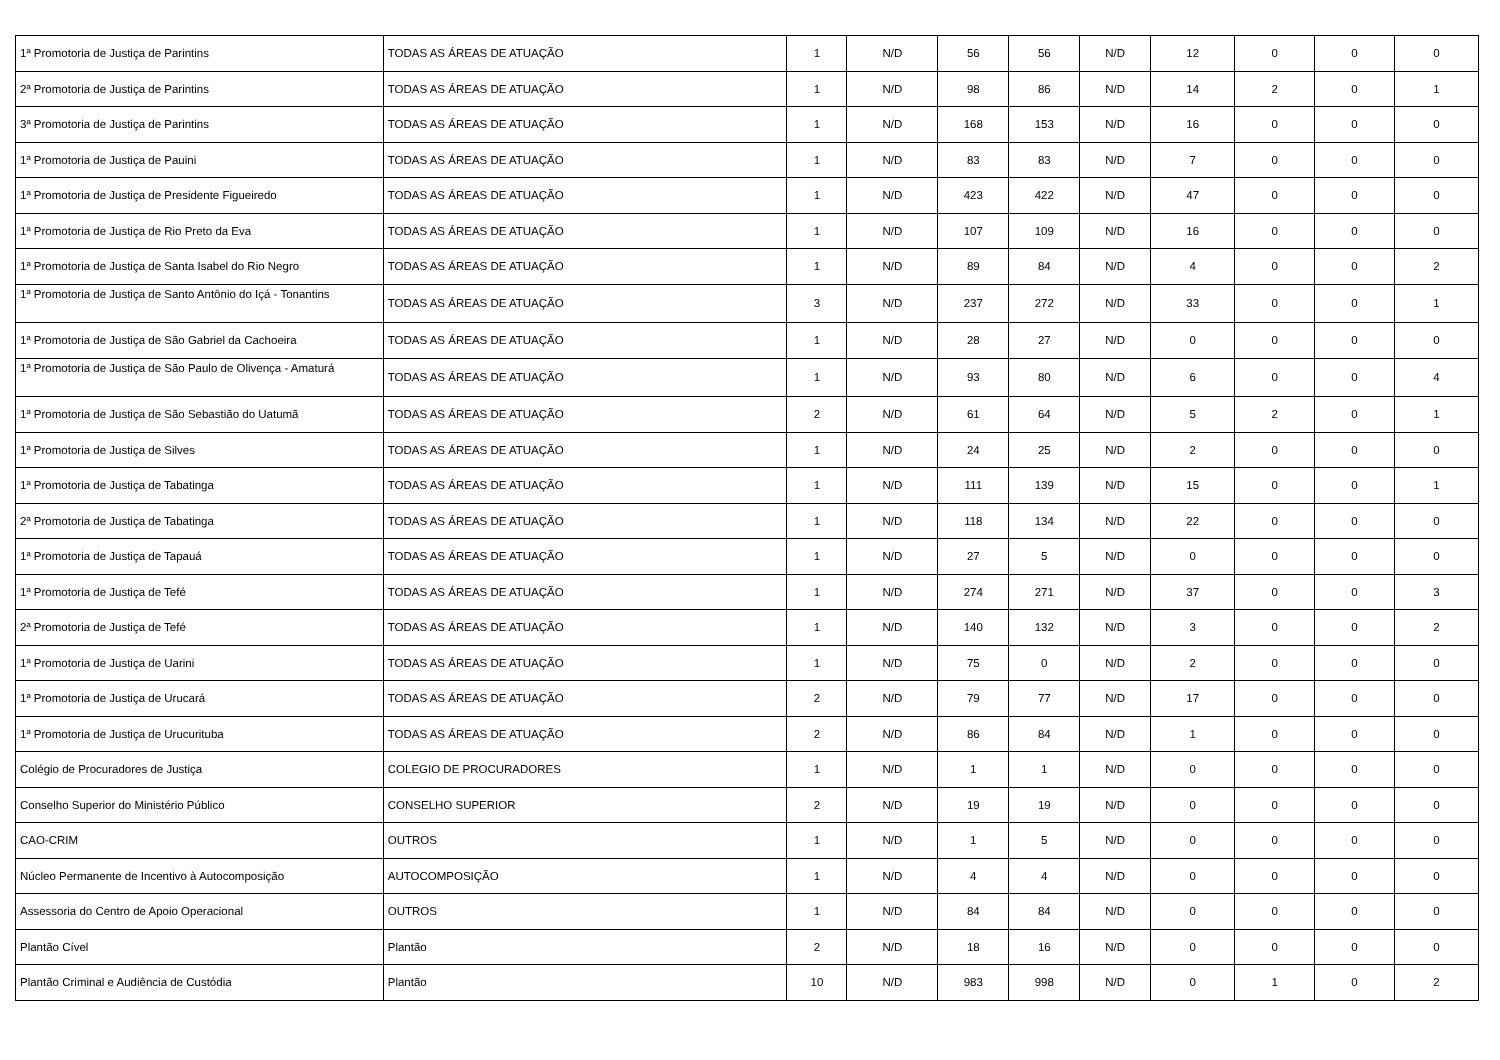| 1ª Promotoria de Justiça de Parintins | TODAS AS ÁREAS DE ATUAÇÃO | 1 | N/D | 56 | 56 | N/D | 12 | 0 | 0 | 0 |
| 2ª Promotoria de Justiça de Parintins | TODAS AS ÁREAS DE ATUAÇÃO | 1 | N/D | 98 | 86 | N/D | 14 | 2 | 0 | 1 |
| 3ª Promotoria de Justiça de Parintins | TODAS AS ÁREAS DE ATUAÇÃO | 1 | N/D | 168 | 153 | N/D | 16 | 0 | 0 | 0 |
| 1ª Promotoria de Justiça de Pauini | TODAS AS ÁREAS DE ATUAÇÃO | 1 | N/D | 83 | 83 | N/D | 7 | 0 | 0 | 0 |
| 1ª Promotoria de Justiça de Presidente Figueiredo | TODAS AS ÁREAS DE ATUAÇÃO | 1 | N/D | 423 | 422 | N/D | 47 | 0 | 0 | 0 |
| 1ª Promotoria de Justiça de Rio Preto da Eva | TODAS AS ÁREAS DE ATUAÇÃO | 1 | N/D | 107 | 109 | N/D | 16 | 0 | 0 | 0 |
| 1ª Promotoria de Justiça de Santa Isabel do Rio Negro | TODAS AS ÁREAS DE ATUAÇÃO | 1 | N/D | 89 | 84 | N/D | 4 | 0 | 0 | 2 |
| 1ª Promotoria de Justiça de Santo Antônio do Içá - Tonantins | TODAS AS ÁREAS DE ATUAÇÃO | 3 | N/D | 237 | 272 | N/D | 33 | 0 | 0 | 1 |
| 1ª Promotoria de Justiça de São Gabriel da Cachoeira | TODAS AS ÁREAS DE ATUAÇÃO | 1 | N/D | 28 | 27 | N/D | 0 | 0 | 0 | 0 |
| 1ª Promotoria de Justiça de São Paulo de Olivença - Amaturá | TODAS AS ÁREAS DE ATUAÇÃO | 1 | N/D | 93 | 80 | N/D | 6 | 0 | 0 | 4 |
| 1ª Promotoria de Justiça de São Sebastião do Uatumã | TODAS AS ÁREAS DE ATUAÇÃO | 2 | N/D | 61 | 64 | N/D | 5 | 2 | 0 | 1 |
| 1ª Promotoria de Justiça de Silves | TODAS AS ÁREAS DE ATUAÇÃO | 1 | N/D | 24 | 25 | N/D | 2 | 0 | 0 | 0 |
| 1ª Promotoria de Justiça de Tabatinga | TODAS AS ÁREAS DE ATUAÇÃO | 1 | N/D | 111 | 139 | N/D | 15 | 0 | 0 | 1 |
| 2ª Promotoria de Justiça de Tabatinga | TODAS AS ÁREAS DE ATUAÇÃO | 1 | N/D | 118 | 134 | N/D | 22 | 0 | 0 | 0 |
| 1ª Promotoria de Justiça de Tapauá | TODAS AS ÁREAS DE ATUAÇÃO | 1 | N/D | 27 | 5 | N/D | 0 | 0 | 0 | 0 |
| 1ª Promotoria de Justiça de Tefé | TODAS AS ÁREAS DE ATUAÇÃO | 1 | N/D | 274 | 271 | N/D | 37 | 0 | 0 | 3 |
| 2ª Promotoria de Justiça de Tefé | TODAS AS ÁREAS DE ATUAÇÃO | 1 | N/D | 140 | 132 | N/D | 3 | 0 | 0 | 2 |
| 1ª Promotoria de Justiça de Uarini | TODAS AS ÁREAS DE ATUAÇÃO | 1 | N/D | 75 | 0 | N/D | 2 | 0 | 0 | 0 |
| 1ª Promotoria de Justiça de Urucará | TODAS AS ÁREAS DE ATUAÇÃO | 2 | N/D | 79 | 77 | N/D | 17 | 0 | 0 | 0 |
| 1ª Promotoria de Justiça de Urucurituba | TODAS AS ÁREAS DE ATUAÇÃO | 2 | N/D | 86 | 84 | N/D | 1 | 0 | 0 | 0 |
| Colégio de Procuradores de Justiça | COLEGIO DE PROCURADORES | 1 | N/D | 1 | 1 | N/D | 0 | 0 | 0 | 0 |
| Conselho Superior do Ministério Público | CONSELHO SUPERIOR | 2 | N/D | 19 | 19 | N/D | 0 | 0 | 0 | 0 |
| CAO-CRIM | OUTROS | 1 | N/D | 1 | 5 | N/D | 0 | 0 | 0 | 0 |
| Núcleo Permanente de Incentivo à Autocomposição | AUTOCOMPOSIÇÃO | 1 | N/D | 4 | 4 | N/D | 0 | 0 | 0 | 0 |
| Assessoria do Centro de Apoio Operacional | OUTROS | 1 | N/D | 84 | 84 | N/D | 0 | 0 | 0 | 0 |
| Plantão Cível | Plantão | 2 | N/D | 18 | 16 | N/D | 0 | 0 | 0 | 0 |
| Plantão Criminal e Audiência de Custódia | Plantão | 10 | N/D | 983 | 998 | N/D | 0 | 1 | 0 | 2 |